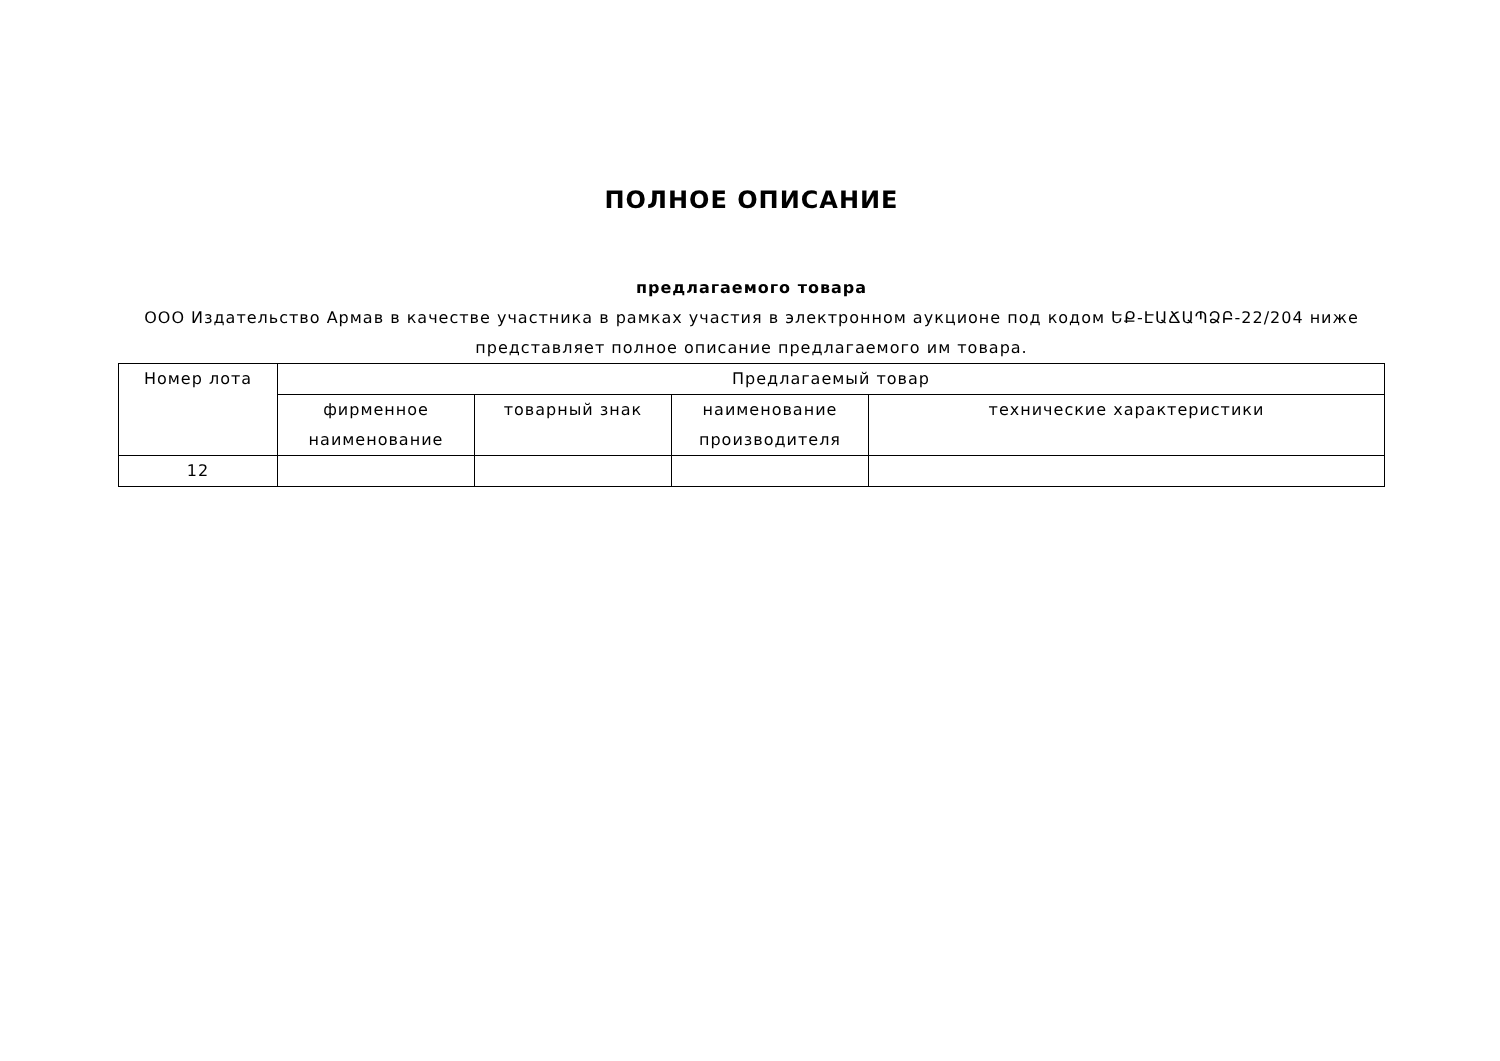ПОЛНОЕ ОПИСАНИЕ
предлагаемого товара
ООО Издательство Армав в качестве участника в рамках участия в электронном аукционе под кодом ԵՔ-ԷԱՃԱՊՁԲ-22/204 ниже представляет полное описание предлагаемого им товара.
| Номер лота | Предлагаемый товар | | | |
| --- | --- | --- | --- | --- |
| | фирменное наименование | товарный знак | наименование производителя | технические характеристики |
| 12 | | | | |